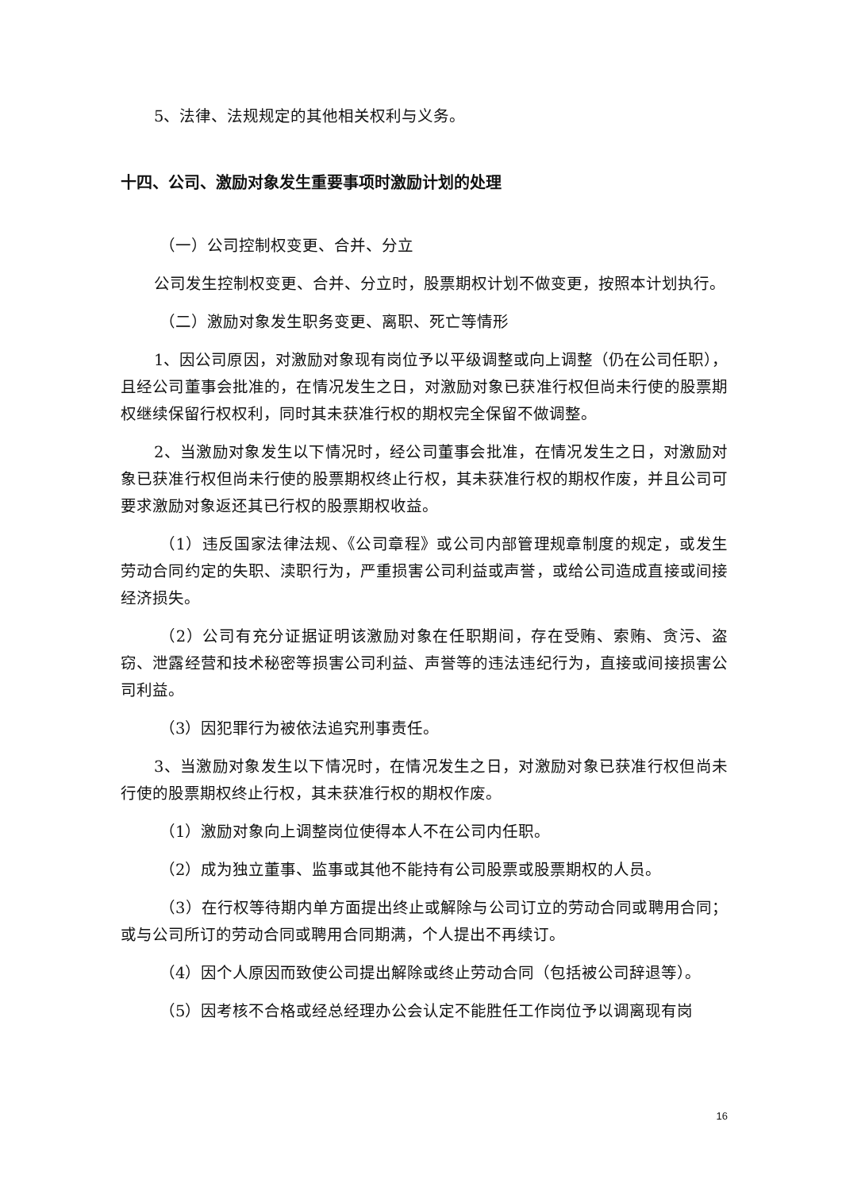5、法律、法规规定的其他相关权利与义务。
十四、公司、激励对象发生重要事项时激励计划的处理
（一）公司控制权变更、合并、分立
公司发生控制权变更、合并、分立时，股票期权计划不做变更，按照本计划执行。
（二）激励对象发生职务变更、离职、死亡等情形
1、因公司原因，对激励对象现有岗位予以平级调整或向上调整（仍在公司任职），且经公司董事会批准的，在情况发生之日，对激励对象已获准行权但尚未行使的股票期权继续保留行权权利，同时其未获准行权的期权完全保留不做调整。
2、当激励对象发生以下情况时，经公司董事会批准，在情况发生之日，对激励对象已获准行权但尚未行使的股票期权终止行权，其未获准行权的期权作废，并且公司可要求激励对象返还其已行权的股票期权收益。
（1）违反国家法律法规、《公司章程》或公司内部管理规章制度的规定，或发生劳动合同约定的失职、渎职行为，严重损害公司利益或声誉，或给公司造成直接或间接经济损失。
（2）公司有充分证据证明该激励对象在任职期间，存在受贿、索贿、贪污、盗窃、泄露经营和技术秘密等损害公司利益、声誉等的违法违纪行为，直接或间接损害公司利益。
（3）因犯罪行为被依法追究刑事责任。
3、当激励对象发生以下情况时，在情况发生之日，对激励对象已获准行权但尚未行使的股票期权终止行权，其未获准行权的期权作废。
（1）激励对象向上调整岗位使得本人不在公司内任职。
（2）成为独立董事、监事或其他不能持有公司股票或股票期权的人员。
（3）在行权等待期内单方面提出终止或解除与公司订立的劳动合同或聘用合同；或与公司所订的劳动合同或聘用合同期满，个人提出不再续订。
（4）因个人原因而致使公司提出解除或终止劳动合同（包括被公司辞退等）。
（5）因考核不合格或经总经理办公会认定不能胜任工作岗位予以调离现有岗
16